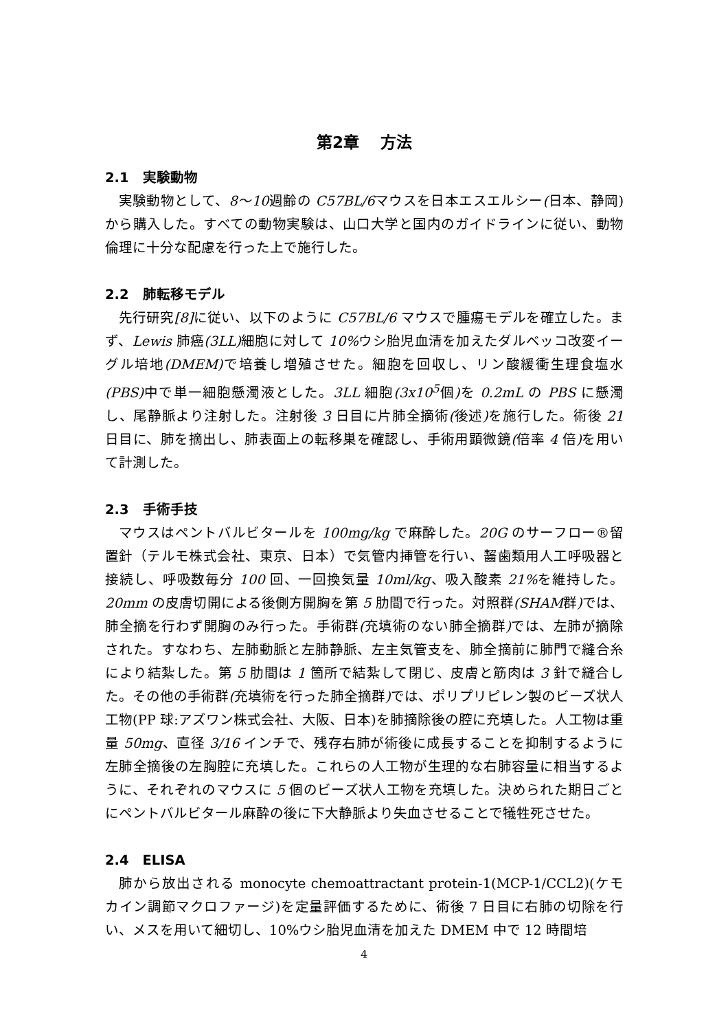第2章　 方法
2.1　実験動物
実験動物として、8〜10週齢の C57BL/6マウスを日本エスエルシー(日本、静岡)から購入した。すべての動物実験は、山口大学と国内のガイドラインに従い、動物倫理に十分な配慮を行った上で施行した。
2.2　肺転移モデル
先行研究[8] に従い、以下のように C57BL/6 マウスで腫瘍モデルを確立した。まず、Lewis 肺癌(3LL) 細胞に対して 10% ウシ胎児血清を加えたダルベッコ改変イーグル培地(DMEM) で培養し増殖させた。細胞を回収し、リン酸緩衝生理食塩水(PBS) 中で単一細胞懸濁液とした。3LL 細胞(3x10<sup>5</sup>個) を 0.2mL の PBS に懸濁し、尾静脈より注射した。注射後 3 日目に片肺全摘術(後述) を施行した。術後 21 日目に、肺を摘出し、肺表面上の転移巣を確認し、手術用顕微鏡(倍率 4 倍) を用いて計測した。
2.3　手術手技
マウスはペントバルビタールを 100mg/kg で麻酔した。20G のサーフロー®留置針（テルモ株式会社、東京、日本）で気管内挿管を行い、齧歯類用人工呼吸器と接続し、呼吸数毎分 100 回、一回換気量 10ml/kg、吸入酸素 21% を維持した。20mm の皮膚切開による後側方開胸を第 5 肋間で行った。対照群(SHAM群) では、肺全摘を行わず開胸のみ行った。手術群(充填術のない肺全摘群) では、左肺が摘除された。すなわち、左肺動脈と左肺静脈、左主気管支を、肺全摘前に肺門で縫合糸により結紮した。第 5 肋間は 1 箇所で結紮して閉じ、皮膚と筋肉は 3 針で縫合した。その他の手術群(充填術を行った肺全摘群) では、ポリプリピレン製のビーズ状人工物(PP 球:アズワン株式会社、大阪、日本)を肺摘除後の腔に充填した。人工物は重量 50mg、直径 3/16 インチで、残存右肺が術後に成長することを抑制するように左肺全摘後の左胸腔に充填した。これらの人工物が生理的な右肺容量に相当するように、それぞれのマウスに 5 個のビーズ状人工物を充填した。決められた期日ごとにペントバルビタール麻酔の後に下大静脈より失血させることで犠牲死させた。
2.4　ELISA
肺から放出される monocyte chemoattractant protein-1(MCP-1/CCL2)(ケモカイン調節マクロファージ)を定量評価するために、術後 7 日目に右肺の切除を行い、メスを用いて細切し、10%ウシ胎児血清を加えた DMEM 中で 12 時間培
4